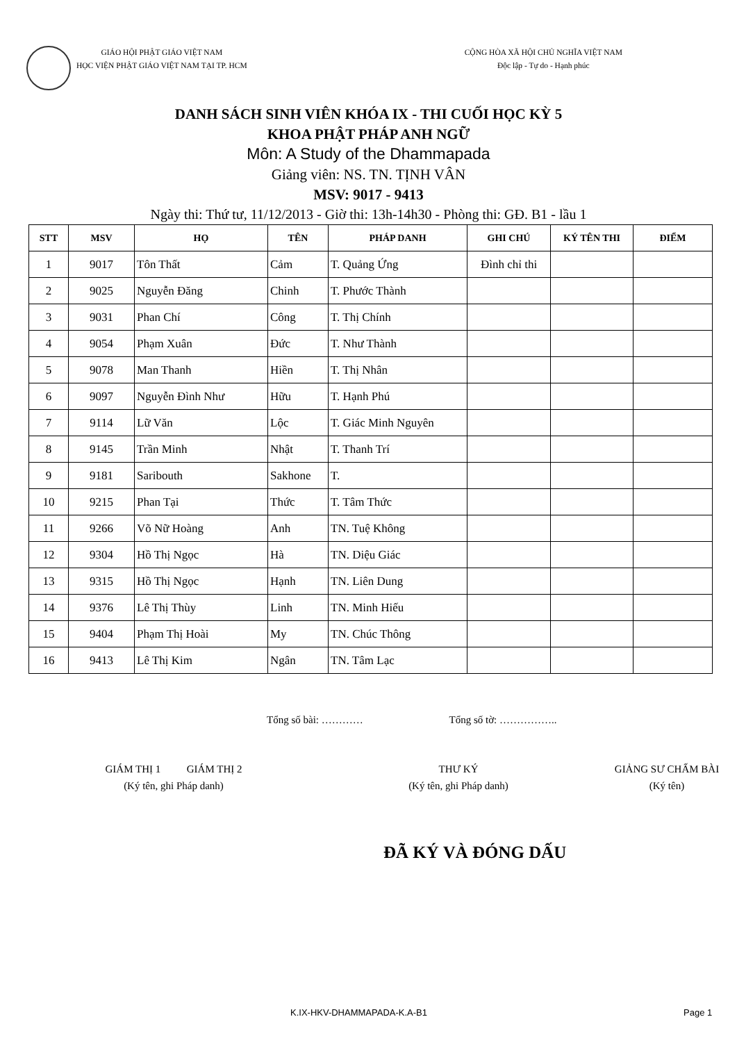GIÁO HỘI PHẬT GIÁO VIỆT NAM
HỌC VIỆN PHẬT GIÁO VIỆT NAM TẠI TP. HCM
CỘNG HÒA XÃ HỘI CHỦ NGHĨA VIỆT NAM
Độc lập - Tự do - Hạnh phúc
DANH SÁCH SINH VIÊN KHÓA IX - THI CUỐI HỌC KỲ 5
KHOA PHẬT PHÁP ANH NGỮ
Môn: A Study of the Dhammapada
Giảng viên: NS. TN. TỊNH VÂN
MSV: 9017 - 9413
Ngày thi: Thứ tư, 11/12/2013 - Giờ thi: 13h-14h30 - Phòng thi: GĐ. B1 - lầu 1
| STT | MSV | HỌ | TÊN | PHÁP DANH | GHI CHÚ | KÝ TÊN THI | ĐIỂM |
| --- | --- | --- | --- | --- | --- | --- | --- |
| 1 | 9017 | Tôn Thất | Cảm | T. Quảng Ứng | Đình chỉ thi | | |
| 2 | 9025 | Nguyễn Đăng | Chinh | T. Phước Thành | | | |
| 3 | 9031 | Phan Chí | Công | T. Thị Chính | | | |
| 4 | 9054 | Phạm Xuân | Đức | T. Như Thành | | | |
| 5 | 9078 | Man Thanh | Hiền | T. Thị Nhân | | | |
| 6 | 9097 | Nguyễn Đình Như | Hữu | T. Hạnh Phú | | | |
| 7 | 9114 | Lữ Văn | Lộc | T. Giác Minh Nguyên | | | |
| 8 | 9145 | Trần Minh | Nhật | T. Thanh Trí | | | |
| 9 | 9181 | Saribouth | Sakhone | T. | | | |
| 10 | 9215 | Phan Tại | Thức | T. Tâm Thức | | | |
| 11 | 9266 | Võ Nữ Hoàng | Anh | TN. Tuệ Không | | | |
| 12 | 9304 | Hồ Thị Ngọc | Hà | TN. Diệu Giác | | | |
| 13 | 9315 | Hồ Thị Ngọc | Hạnh | TN. Liên Dung | | | |
| 14 | 9376 | Lê Thị Thùy | Linh | TN. Minh Hiếu | | | |
| 15 | 9404 | Phạm Thị Hoài | My | TN. Chúc Thông | | | |
| 16 | 9413 | Lê Thị Kim | Ngân | TN. Tâm Lạc | | | |
Tổng số bài: ………… Tổng số tờ: ……………..
GIÁM THỊ 1 GIÁM THỊ 2
(Ký tên, ghi Pháp danh)
THƯ KÝ
(Ký tên, ghi Pháp danh)
GIẢNG SƯ CHẤM BÀI
(Ký tên)
ĐÃ KÝ VÀ ĐÓNG DẤU
K.IX-HKV-DHAMMAPADA-K.A-B1 Page 1